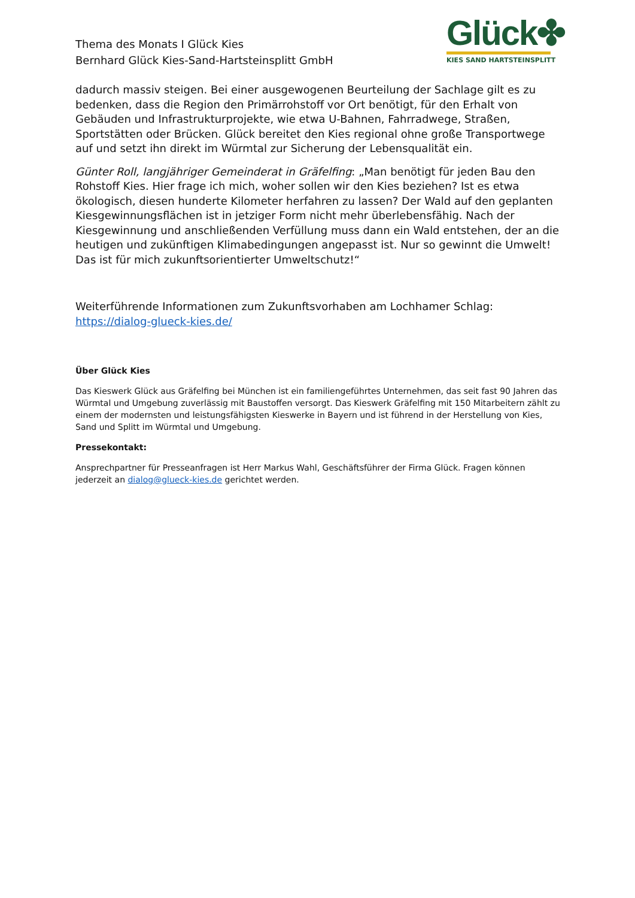Thema des Monats I Glück Kies
Bernhard Glück Kies-Sand-Hartsteinsplitt GmbH
Glück✤
KIES SAND HARTSTEINSPLITT
dadurch massiv steigen. Bei einer ausgewogenen Beurteilung der Sachlage gilt es zu bedenken, dass die Region den Primärrohstoff vor Ort benötigt, für den Erhalt von Gebäuden und Infrastrukturprojekte, wie etwa U-Bahnen, Fahrradwege, Straßen, Sportstätten oder Brücken. Glück bereitet den Kies regional ohne große Transportwege auf und setzt ihn direkt im Würmtal zur Sicherung der Lebensqualität ein.
Günter Roll, langjähriger Gemeinderat in Gräfelfing: „Man benötigt für jeden Bau den Rohstoff Kies. Hier frage ich mich, woher sollen wir den Kies beziehen? Ist es etwa ökologisch, diesen hunderte Kilometer herfahren zu lassen? Der Wald auf den geplanten Kiesgewinnungsflächen ist in jetziger Form nicht mehr überlebensfähig. Nach der Kiesgewinnung und anschließenden Verfüllung muss dann ein Wald entstehen, der an die heutigen und zukünftigen Klimabedingungen angepasst ist. Nur so gewinnt die Umwelt! Das ist für mich zukunftsorientierter Umweltschutz!“
Weiterführende Informationen zum Zukunftsvorhaben am Lochhamer Schlag:
https://dialog-glueck-kies.de/
Über Glück Kies
Das Kieswerk Glück aus Gräfelfing bei München ist ein familiengeführtes Unternehmen, das seit fast 90 Jahren das Würmtal und Umgebung zuverlässig mit Baustoffen versorgt. Das Kieswerk Gräfelfing mit 150 Mitarbeitern zählt zu einem der modernsten und leistungsfähigsten Kieswerke in Bayern und ist führend in der Herstellung von Kies, Sand und Splitt im Würmtal und Umgebung.
Pressekontakt:
Ansprechpartner für Presseanfragen ist Herr Markus Wahl, Geschäftsführer der Firma Glück. Fragen können jederzeit an dialog@glueck-kies.de gerichtet werden.